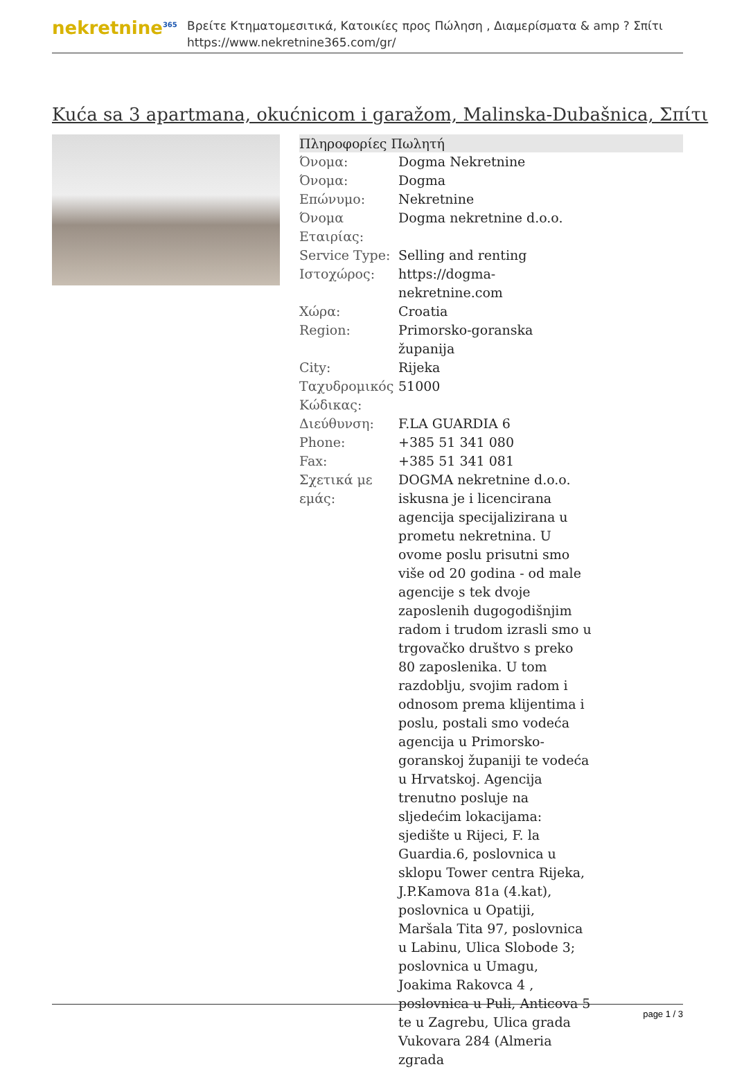nekretnine<sup>365</sup>
Βρείτε Κτηματομεσιτικά, Κατοικίες προς Πώληση , Διαμερίσματα & amp ? Σπίτι
https://www.nekretnine365.com/gr/
Kuća sa 3 apartmana, okućnicom i garažom, Malinska-Dubašnica, Σπίτι
| Πληροφορίες Πωλητή | |
| --- | --- |
| Όνομα: | Dogma Nekretnine |
| Όνομα: | Dogma |
| Επώνυμο: | Nekretnine |
| Όνομα Εταιρίας: | Dogma nekretnine d.o.o. |
| Service Type: | Selling and renting |
| Ιστοχώρος: | https://dogma-nekretnine.com |
| Χώρα: | Croatia |
| Region: | Primorsko-goranska županija |
| City: | Rijeka |
| Ταχυδρομικός Κώδικας: | 51000 |
| Διεύθυνση: | F.LA GUARDIA 6 |
| Phone: | +385 51 341 080 |
| Fax: | +385 51 341 081 |
| Σχετικά με εμάς: | DOGMA nekretnine d.o.o. iskusna je i licencirana agencija specijalizirana u prometu nekretnina. U ovome poslu prisutni smo više od 20 godina - od male agencije s tek dvoje zaposlenih dugogodišnjim radom i trudom izrasli smo u trgovačko društvo s preko 80 zaposlenika. U tom razdoblju, svojim radom i odnosom prema klijentima i poslu, postali smo vodeća agencija u Primorsko-goranskoj županiji te vodeća u Hrvatskoj. Agencija trenutno posluje na sljedećim lokacijama: sjedište u Rijeci, F. la Guardia.6, poslovnica u sklopu Tower centra Rijeka, J.P.Kamova 81a (4.kat), poslovnica u Opatiji, Maršala Tita 97, poslovnica u Labinu, Ulica Slobode 3; poslovnica u Umagu, Joakima Rakovca 4 , poslovnica u Puli, Anticova 5 te u Zagrebu, Ulica grada Vukovara 284 (Almeria zgrada |
page 1 / 3